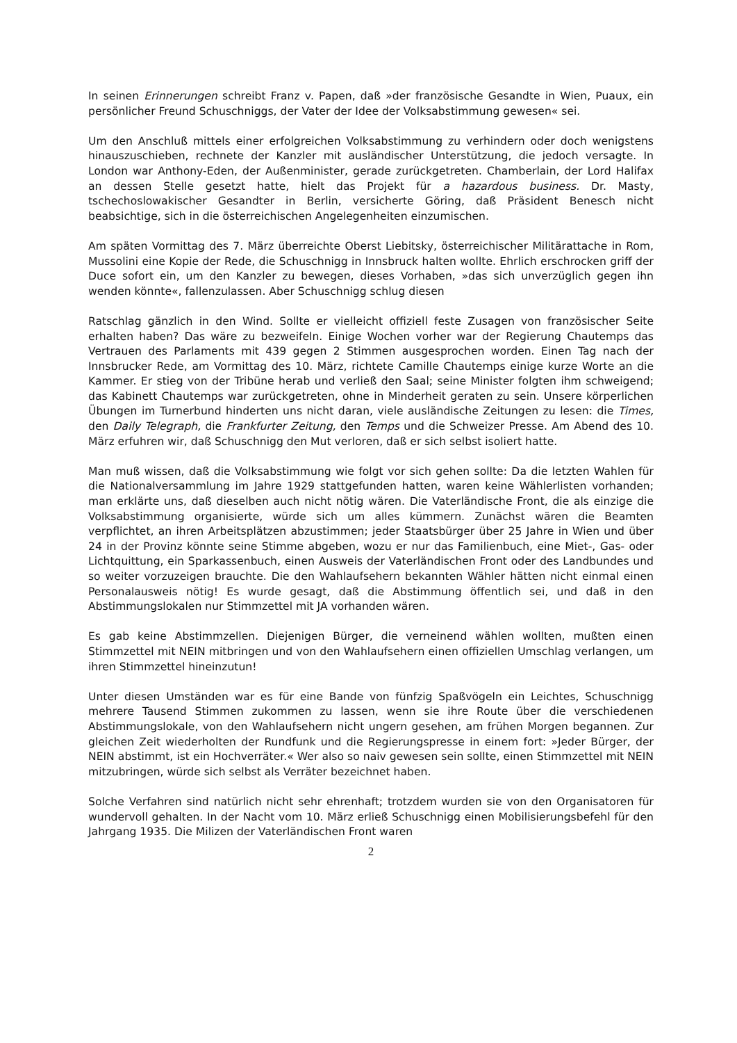In seinen Erinnerungen schreibt Franz v. Papen, daß »der französische Gesandte in Wien, Puaux, ein persönlicher Freund Schuschniggs, der Vater der Idee der Volksabstimmung gewesen« sei.
Um den Anschluß mittels einer erfolgreichen Volksabstimmung zu verhindern oder doch wenigstens hinauszuschieben, rechnete der Kanzler mit ausländischer Unterstützung, die jedoch versagte. In London war Anthony-Eden, der Außenminister, gerade zurückgetreten. Chamberlain, der Lord Halifax an dessen Stelle gesetzt hatte, hielt das Projekt für a hazardous business. Dr. Masty, tschechoslowakischer Gesandter in Berlin, versicherte Göring, daß Präsident Benesch nicht beabsichtige, sich in die österreichischen Angelegenheiten einzumischen.
Am späten Vormittag des 7. März überreichte Oberst Liebitsky, österreichischer Militärattache in Rom, Mussolini eine Kopie der Rede, die Schuschnigg in Innsbruck halten wollte. Ehrlich erschrocken griff der Duce sofort ein, um den Kanzler zu bewegen, dieses Vorhaben, »das sich unverzüglich gegen ihn wenden könnte«, fallenzulassen. Aber Schuschnigg schlug diesen
Ratschlag gänzlich in den Wind. Sollte er vielleicht offiziell feste Zusagen von französischer Seite erhalten haben? Das wäre zu bezweifeln. Einige Wochen vorher war der Regierung Chautemps das Vertrauen des Parlaments mit 439 gegen 2 Stimmen ausgesprochen worden. Einen Tag nach der Innsbrucker Rede, am Vormittag des 10. März, richtete Camille Chautemps einige kurze Worte an die Kammer. Er stieg von der Tribüne herab und verließ den Saal; seine Minister folgten ihm schweigend; das Kabinett Chautemps war zurückgetreten, ohne in Minderheit geraten zu sein. Unsere körperlichen Übungen im Turnerbund hinderten uns nicht daran, viele ausländische Zeitungen zu lesen: die Times, den Daily Telegraph, die Frankfurter Zeitung, den Temps und die Schweizer Presse. Am Abend des 10. März erfuhren wir, daß Schuschnigg den Mut verloren, daß er sich selbst isoliert hatte.
Man muß wissen, daß die Volksabstimmung wie folgt vor sich gehen sollte: Da die letzten Wahlen für die Nationalversammlung im Jahre 1929 stattgefunden hatten, waren keine Wählerlisten vorhanden; man erklärte uns, daß dieselben auch nicht nötig wären. Die Vaterländische Front, die als einzige die Volksabstimmung organisierte, würde sich um alles kümmern. Zunächst wären die Beamten verpflichtet, an ihren Arbeitsplätzen abzustimmen; jeder Staatsbürger über 25 Jahre in Wien und über 24 in der Provinz könnte seine Stimme abgeben, wozu er nur das Familienbuch, eine Miet-, Gas- oder Lichtquittung, ein Sparkassenbuch, einen Ausweis der Vaterländischen Front oder des Landbundes und so weiter vorzuzeigen brauchte. Die den Wahlaufsehern bekannten Wähler hätten nicht einmal einen Personalausweis nötig! Es wurde gesagt, daß die Abstimmung öffentlich sei, und daß in den Abstimmungslokalen nur Stimmzettel mit JA vorhanden wären.
Es gab keine Abstimmzellen. Diejenigen Bürger, die verneinend wählen wollten, mußten einen Stimmzettel mit NEIN mitbringen und von den Wahlaufsehern einen offiziellen Umschlag verlangen, um ihren Stimmzettel hineinzutun!
Unter diesen Umständen war es für eine Bande von fünfzig Spaßvögeln ein Leichtes, Schuschnigg mehrere Tausend Stimmen zukommen zu lassen, wenn sie ihre Route über die verschiedenen Abstimmungslokale, von den Wahlaufsehern nicht ungern gesehen, am frühen Morgen begannen. Zur gleichen Zeit wiederholten der Rundfunk und die Regierungspresse in einem fort: »Jeder Bürger, der NEIN abstimmt, ist ein Hochverräter.« Wer also so naiv gewesen sein sollte, einen Stimmzettel mit NEIN mitzubringen, würde sich selbst als Verräter bezeichnet haben.
Solche Verfahren sind natürlich nicht sehr ehrenhaft; trotzdem wurden sie von den Organisatoren für wundervoll gehalten. In der Nacht vom 10. März erließ Schuschnigg einen Mobilisierungsbefehl für den Jahrgang 1935. Die Milizen der Vaterländischen Front waren
2